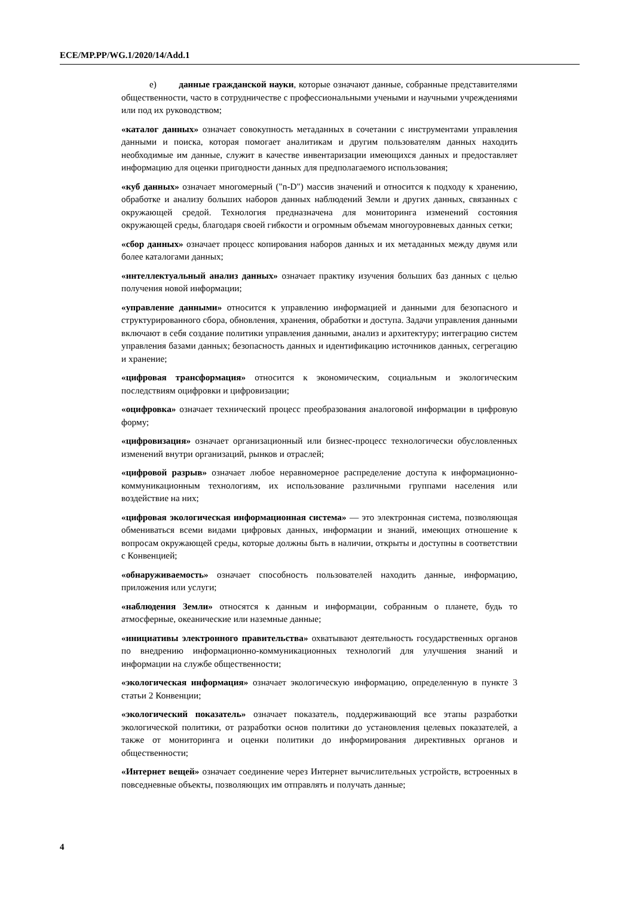ECE/MP.PP/WG.1/2020/14/Add.1
e) данные гражданской науки, которые означают данные, собранные представителями общественности, часто в сотрудничестве с профессиональными учеными и научными учреждениями или под их руководством;
«каталог данных» означает совокупность метаданных в сочетании с инструментами управления данными и поиска, которая помогает аналитикам и другим пользователям данных находить необходимые им данные, служит в качестве инвентаризации имеющихся данных и предоставляет информацию для оценки пригодности данных для предполагаемого использования;
«куб данных» означает многомерный ("n-D") массив значений и относится к подходу к хранению, обработке и анализу больших наборов данных наблюдений Земли и других данных, связанных с окружающей средой. Технология предназначена для мониторинга изменений состояния окружающей среды, благодаря своей гибкости и огромным объемам многоуровневых данных сетки;
«сбор данных» означает процесс копирования наборов данных и их метаданных между двумя или более каталогами данных;
«интеллектуальный анализ данных» означает практику изучения больших баз данных с целью получения новой информации;
«управление данными» относится к управлению информацией и данными для безопасного и структурированного сбора, обновления, хранения, обработки и доступа. Задачи управления данными включают в себя создание политики управления данными, анализ и архитектуру; интеграцию систем управления базами данных; безопасность данных и идентификацию источников данных, сегрегацию и хранение;
«цифровая трансформация» относится к экономическим, социальным и экологическим последствиям оцифровки и цифровизации;
«оцифровка» означает технический процесс преобразования аналоговой информации в цифровую форму;
«цифровизация» означает организационный или бизнес-процесс технологически обусловленных изменений внутри организаций, рынков и отраслей;
«цифровой разрыв» означает любое неравномерное распределение доступа к информационно-коммуникационным технологиям, их использование различными группами населения или воздействие на них;
«цифровая экологическая информационная система» — это электронная система, позволяющая обмениваться всеми видами цифровых данных, информации и знаний, имеющих отношение к вопросам окружающей среды, которые должны быть в наличии, открыты и доступны в соответствии с Конвенцией;
«обнаруживаемость» означает способность пользователей находить данные, информацию, приложения или услуги;
«наблюдения Земли» относятся к данным и информации, собранным о планете, будь то атмосферные, океанические или наземные данные;
«инициативы электронного правительства» охватывают деятельность государственных органов по внедрению информационно-коммуникационных технологий для улучшения знаний и информации на службе общественности;
«экологическая информация» означает экологическую информацию, определенную в пункте 3 статьи 2 Конвенции;
«экологический показатель» означает показатель, поддерживающий все этапы разработки экологической политики, от разработки основ политики до установления целевых показателей, а также от мониторинга и оценки политики до информирования директивных органов и общественности;
«Интернет вещей» означает соединение через Интернет вычислительных устройств, встроенных в повседневные объекты, позволяющих им отправлять и получать данные;
4